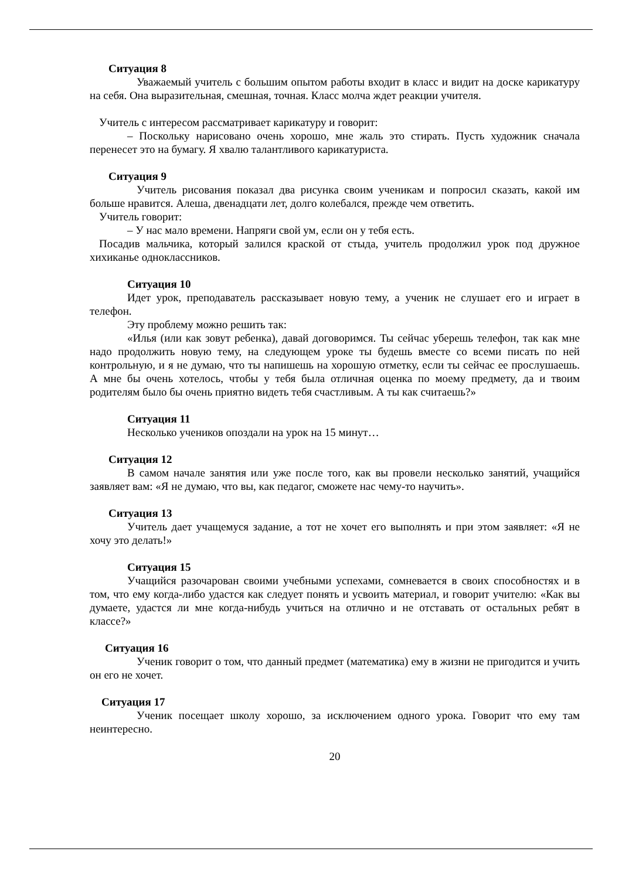Ситуация 8
Уважаемый учитель с большим опытом работы входит в класс и видит на доске карикатуру на себя. Она выразительная, смешная, точная. Класс молча ждет реакции учителя.
Учитель с интересом рассматривает карикатуру и говорит:
– Поскольку нарисовано очень хорошо, мне жаль это стирать. Пусть художник сначала перенесет это на бумагу. Я хвалю талантливого карикатуриста.
Ситуация 9
Учитель рисования показал два рисунка своим ученикам и попросил сказать, какой им больше нравится. Алеша, двенадцати лет, долго колебался, прежде чем ответить.
Учитель говорит:
– У нас мало времени. Напряги свой ум, если он у тебя есть.
Посадив мальчика, который залился краской от стыда, учитель продолжил урок под дружное хихиканье одноклассников.
Ситуация 10
Идет урок, преподаватель рассказывает новую тему, а ученик не слушает его и играет в телефон.
Эту проблему можно решить так:
«Илья (или как зовут ребенка), давай договоримся. Ты сейчас уберешь телефон, так как мне надо продолжить новую тему, на следующем уроке ты будешь вместе со всеми писать по ней контрольную, и я не думаю, что ты напишешь на хорошую отметку, если ты сейчас ее прослушаешь. А мне бы очень хотелось, чтобы у тебя была отличная оценка по моему предмету, да и твоим родителям было бы очень приятно видеть тебя счастливым. А ты как считаешь?»
Ситуация 11
Несколько учеников опоздали на урок на 15 минут…
Ситуация 12
В самом начале занятия или уже после того, как вы провели несколько занятий, учащийся заявляет вам: «Я не думаю, что вы, как педагог, сможете нас чему-то научить».
Ситуация 13
Учитель дает учащемуся задание, а тот не хочет его выполнять и при этом заявляет: «Я не хочу это делать!»
Ситуация 15
Учащийся разочарован своими учебными успехами, сомневается в своих способностях и в том, что ему когда-либо удастся как следует понять и усвоить материал, и говорит учителю: «Как вы думаете, удастся ли мне когда-нибудь учиться на отлично и не отставать от остальных ребят в классе?»
Ситуация 16
Ученик говорит о том, что данный предмет (математика) ему в жизни не пригодится и учить он его не хочет.
Ситуация 17
Ученик посещает школу хорошо, за исключением одного урока. Говорит что ему там неинтересно.
20